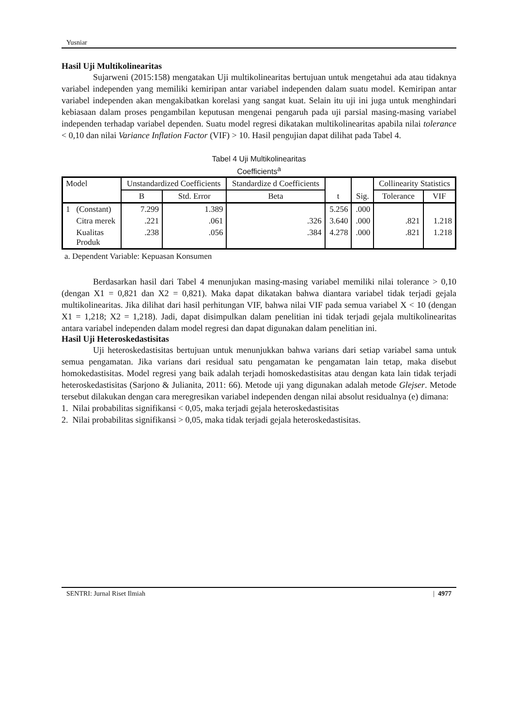Yusniar
Hasil Uji Multikolinearitas
Sujarweni (2015:158) mengatakan Uji multikolinearitas bertujuan untuk mengetahui ada atau tidaknya variabel independen yang memiliki kemiripan antar variabel independen dalam suatu model. Kemiripan antar variabel independen akan mengakibatkan korelasi yang sangat kuat. Selain itu uji ini juga untuk menghindari kebiasaan dalam proses pengambilan keputusan mengenai pengaruh pada uji parsial masing-masing variabel independen terhadap variabel dependen. Suatu model regresi dikatakan multikolinearitas apabila nilai tolerance < 0,10 dan nilai Variance Inflation Factor (VIF) > 10. Hasil pengujian dapat dilihat pada Tabel 4.
Tabel 4 Uji Multikolinearitas
Coefficients<sup>a</sup>
| Model | | Unstandardized Coefficients | | Standardize d Coefficients | t | Sig. | Collinearity Statistics | |
| --- | --- | --- | --- | --- | --- | --- | --- | --- |
| | | B | Std. Error | Beta | | | Tolerance | VIF |
| 1 | (Constant) | 7.299 | 1.389 | | 5.256 | .000 | | |
| | Citra merek | .221 | .061 | .326 | 3.640 | .000 | .821 | 1.218 |
| | Kualitas Produk | .238 | .056 | .384 | 4.278 | .000 | .821 | 1.218 |
a. Dependent Variable: Kepuasan Konsumen
Berdasarkan hasil dari Tabel 4 menunjukan masing-masing variabel memiliki nilai tolerance > 0,10 (dengan X1 = 0,821 dan X2 = 0,821). Maka dapat dikatakan bahwa diantara variabel tidak terjadi gejala multikolinearitas. Jika dilihat dari hasil perhitungan VIF, bahwa nilai VIF pada semua variabel X < 10 (dengan X1 = 1,218; X2 = 1,218). Jadi, dapat disimpulkan dalam penelitian ini tidak terjadi gejala multikolinearitas antara variabel independen dalam model regresi dan dapat digunakan dalam penelitian ini.
Hasil Uji Heteroskedastisitas
Uji heteroskedastisitas bertujuan untuk menunjukkan bahwa varians dari setiap variabel sama untuk semua pengamatan. Jika varians dari residual satu pengamatan ke pengamatan lain tetap, maka disebut homokedastisitas. Model regresi yang baik adalah terjadi homoskedastisitas atau dengan kata lain tidak terjadi heteroskedastisitas (Sarjono & Julianita, 2011: 66). Metode uji yang digunakan adalah metode Glejser. Metode tersebut dilakukan dengan cara meregresikan variabel independen dengan nilai absolut residualnya (e) dimana:
1. Nilai probabilitas signifikansi < 0,05, maka terjadi gejala heteroskedastisitas
2. Nilai probabilitas signifikansi > 0,05, maka tidak terjadi gejala heteroskedastisitas.
SENTRI: Jurnal Riset Ilmiah | 4977